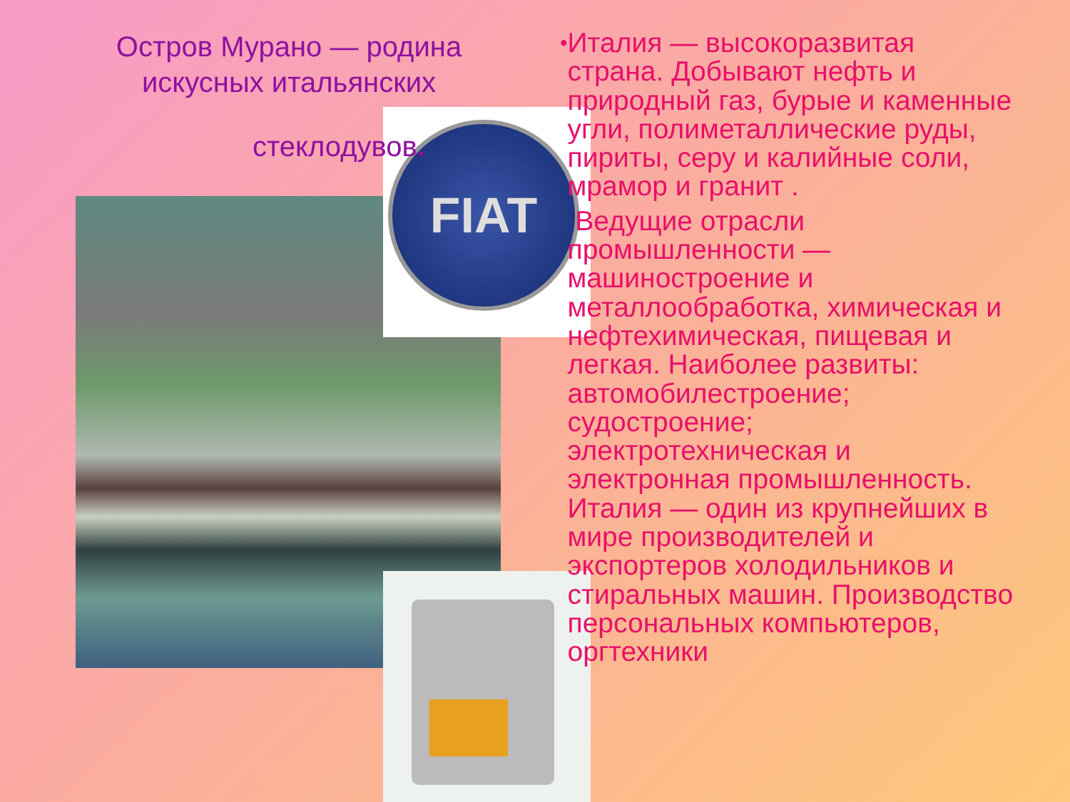FIAT
Остров Мурано — родина искусных итальянских
стеклодувов.
•
Италия — высокоразвитая страна. Добывают нефть и природный газ, бурые и каменные угли, полиметаллические руды, пириты, серу и калийные соли, мрамор и гранит .
Ведущие отрасли промышленности — машиностроение и металлообработка, химическая и нефтехимическая, пищевая и легкая. Наиболее развиты: автомобилестроение; судостроение; электротехническая и электронная промышленность. Италия — один из крупнейших в мире производителей и экспортеров холодильников и стиральных машин. Производство персональных компьютеров, оргтехники